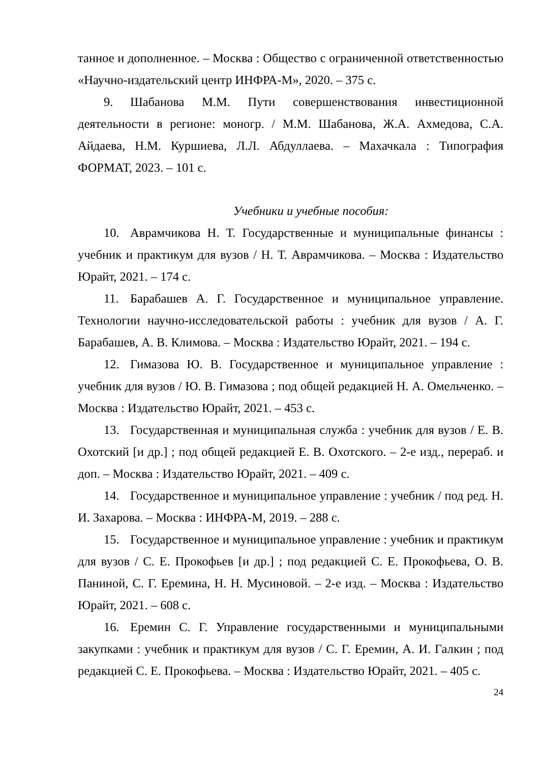танное и дополненное. – Москва : Общество с ограниченной ответственностью «Научно-издательский центр ИНФРА-М», 2020. – 375 с.
9. Шабанова М.М. Пути совершенствования инвестиционной деятельности в регионе: моногр. / М.М. Шабанова, Ж.А. Ахмедова, С.А. Айдаева, Н.М. Куршиева, Л.Л. Абдуллаева. – Махачкала : Типография ФОРМАТ, 2023. – 101 с.
Учебники и учебные пособия:
10. Аврамчикова Н. Т. Государственные и муниципальные финансы : учебник и практикум для вузов / Н. Т. Аврамчикова. – Москва : Издательство Юрайт, 2021. – 174 с.
11. Барабашев А. Г. Государственное и муниципальное управление. Технологии научно-исследовательской работы : учебник для вузов / А. Г. Барабашев, А. В. Климова. – Москва : Издательство Юрайт, 2021. – 194 с.
12. Гимазова Ю. В. Государственное и муниципальное управление : учебник для вузов / Ю. В. Гимазова ; под общей редакцией Н. А. Омельченко. – Москва : Издательство Юрайт, 2021. – 453 с.
13. Государственная и муниципальная служба : учебник для вузов / Е. В. Охотский [и др.] ; под общей редакцией Е. В. Охотского. – 2-е изд., перераб. и доп. – Москва : Издательство Юрайт, 2021. – 409 с.
14. Государственное и муниципальное управление : учебник / под ред. Н. И. Захарова. – Москва : ИНФРА-М, 2019. – 288 с.
15. Государственное и муниципальное управление : учебник и практикум для вузов / С. Е. Прокофьев [и др.] ; под редакцией С. Е. Прокофьева, О. В. Паниной, С. Г. Еремина, Н. Н. Мусиновой. – 2-е изд. – Москва : Издательство Юрайт, 2021. – 608 с.
16. Еремин С. Г. Управление государственными и муниципальными закупками : учебник и практикум для вузов / С. Г. Еремин, А. И. Галкин ; под редакцией С. Е. Прокофьева. – Москва : Издательство Юрайт, 2021. – 405 с.
24